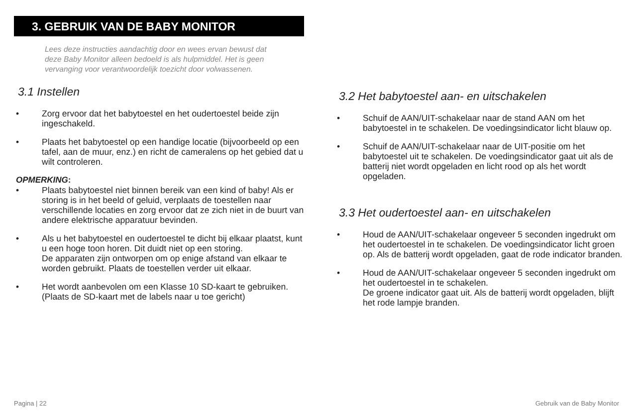3. GEBRUIK VAN DE BABY MONITOR
Lees deze instructies aandachtig door en wees ervan bewust dat deze Baby Monitor alleen bedoeld is als hulpmiddel. Het is geen vervanging voor verantwoordelijk toezicht door volwassenen.
3.1 Instellen
• Zorg ervoor dat het babytoestel en het oudertoestel beide zijn ingeschakeld.
• Plaats het babytoestel op een handige locatie (bijvoorbeeld op een tafel, aan de muur, enz.) en richt de cameralens op het gebied dat u wilt controleren.
OPMERKING:
• Plaats babytoestel niet binnen bereik van een kind of baby! Als er storing is in het beeld of geluid, verplaats de toestellen naar verschillende locaties en zorg ervoor dat ze zich niet in de buurt van andere elektrische apparatuur bevinden.
• Als u het babytoestel en oudertoestel te dicht bij elkaar plaatst, kunt u een hoge toon horen. Dit duidt niet op een storing.
De apparaten zijn ontworpen om op enige afstand van elkaar te worden gebruikt. Plaats de toestellen verder uit elkaar.
• Het wordt aanbevolen om een Klasse 10 SD-kaart te gebruiken. (Plaats de SD-kaart met de labels naar u toe gericht)
3.2 Het babytoestel aan- en uitschakelen
• Schuif de AAN/UIT-schakelaar naar de stand AAN om het babytoestel in te schakelen. De voedingsindicator licht blauw op.
• Schuif de AAN/UIT-schakelaar naar de UIT-positie om het babytoestel uit te schakelen. De voedingsindicator gaat uit als de batterij niet wordt opgeladen en licht rood op als het wordt opgeladen.
3.3 Het oudertoestel aan- en uitschakelen
• Houd de AAN/UIT-schakelaar ongeveer 5 seconden ingedrukt om het oudertoestel in te schakelen. De voedingsindicator licht groen op. Als de batterij wordt opgeladen, gaat de rode indicator branden.
• Houd de AAN/UIT-schakelaar ongeveer 5 seconden ingedrukt om het oudertoestel in te schakelen.
De groene indicator gaat uit. Als de batterij wordt opgeladen, blijft het rode lampje branden.
Pagina | 22 Gebruik van de Baby Monitor